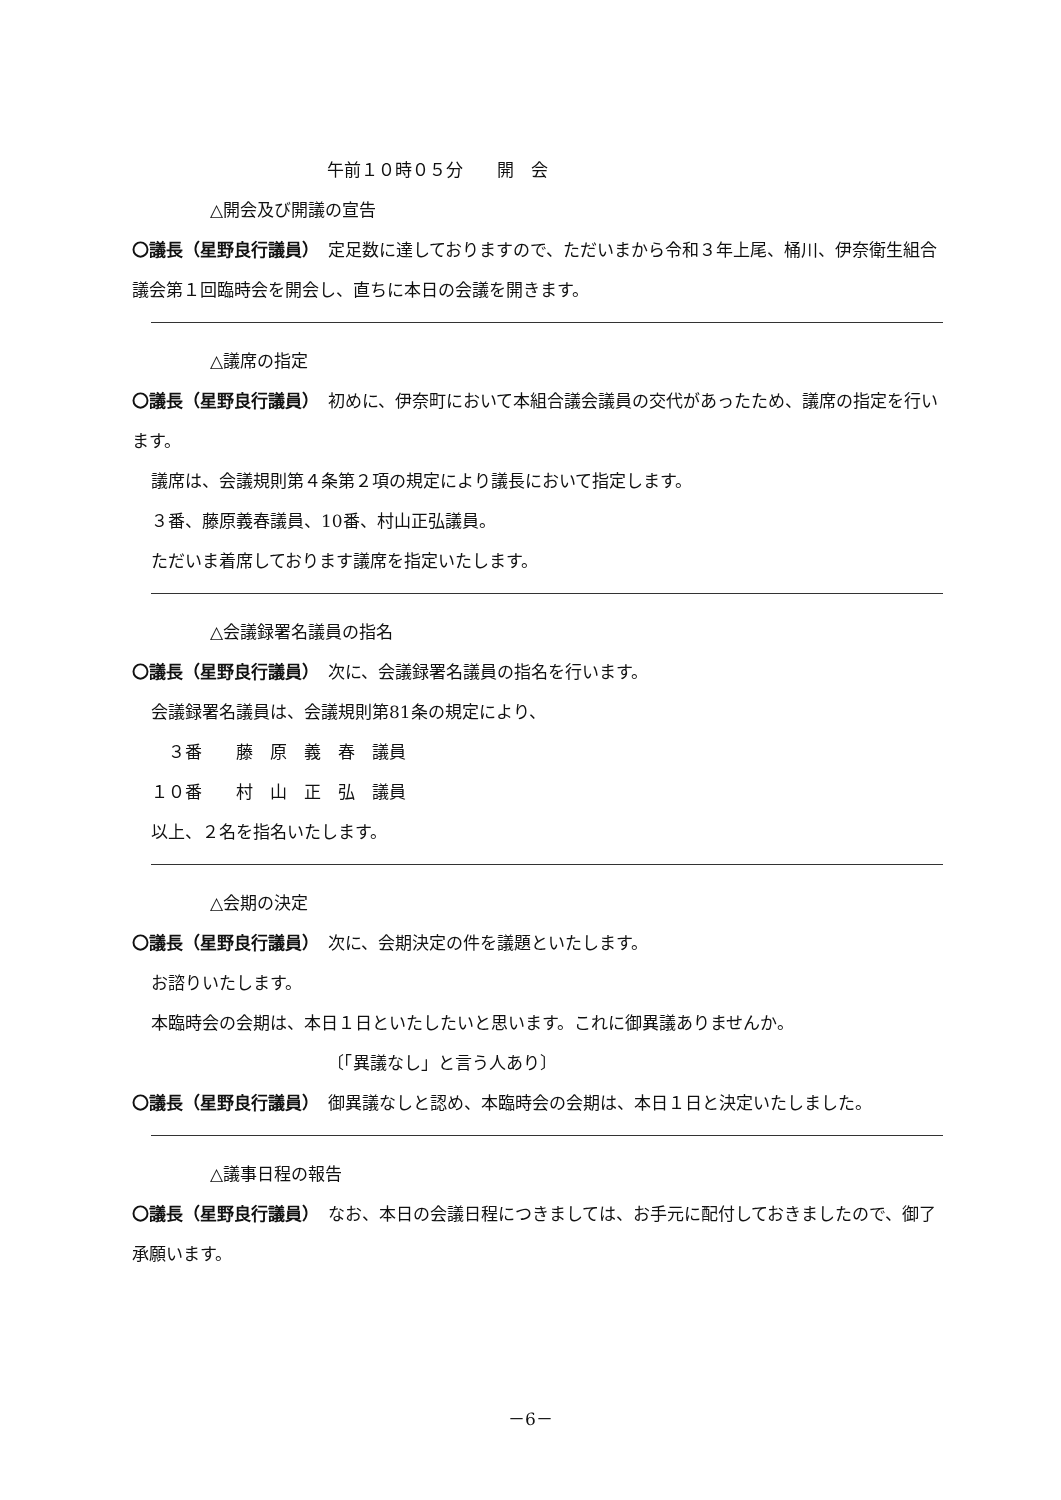午前１０時０５分　　開　会
△開会及び開議の宣告
〇議長（星野良行議員）　定足数に達しておりますので、ただいまから令和３年上尾、桶川、伊奈衛生組合議会第１回臨時会を開会し、直ちに本日の会議を開きます。
△議席の指定
〇議長（星野良行議員）　初めに、伊奈町において本組合議会議員の交代があったため、議席の指定を行います。
議席は、会議規則第４条第２項の規定により議長において指定します。
３番、藤原義春議員、10番、村山正弘議員。
ただいま着席しております議席を指定いたします。
△会議録署名議員の指名
〇議長（星野良行議員）　次に、会議録署名議員の指名を行います。
会議録署名議員は、会議規則第81条の規定により、
　３番　　藤　原　義　春　議員
１０番　　村　山　正　弘　議員
以上、２名を指名いたします。
△会期の決定
〇議長（星野良行議員）　次に、会期決定の件を議題といたします。
お諮りいたします。
本臨時会の会期は、本日１日といたしたいと思います。これに御異議ありませんか。
〔「異議なし」と言う人あり〕
〇議長（星野良行議員）　御異議なしと認め、本臨時会の会期は、本日１日と決定いたしました。
△議事日程の報告
〇議長（星野良行議員）　なお、本日の会議日程につきましては、お手元に配付しておきましたので、御了承願います。
－6－